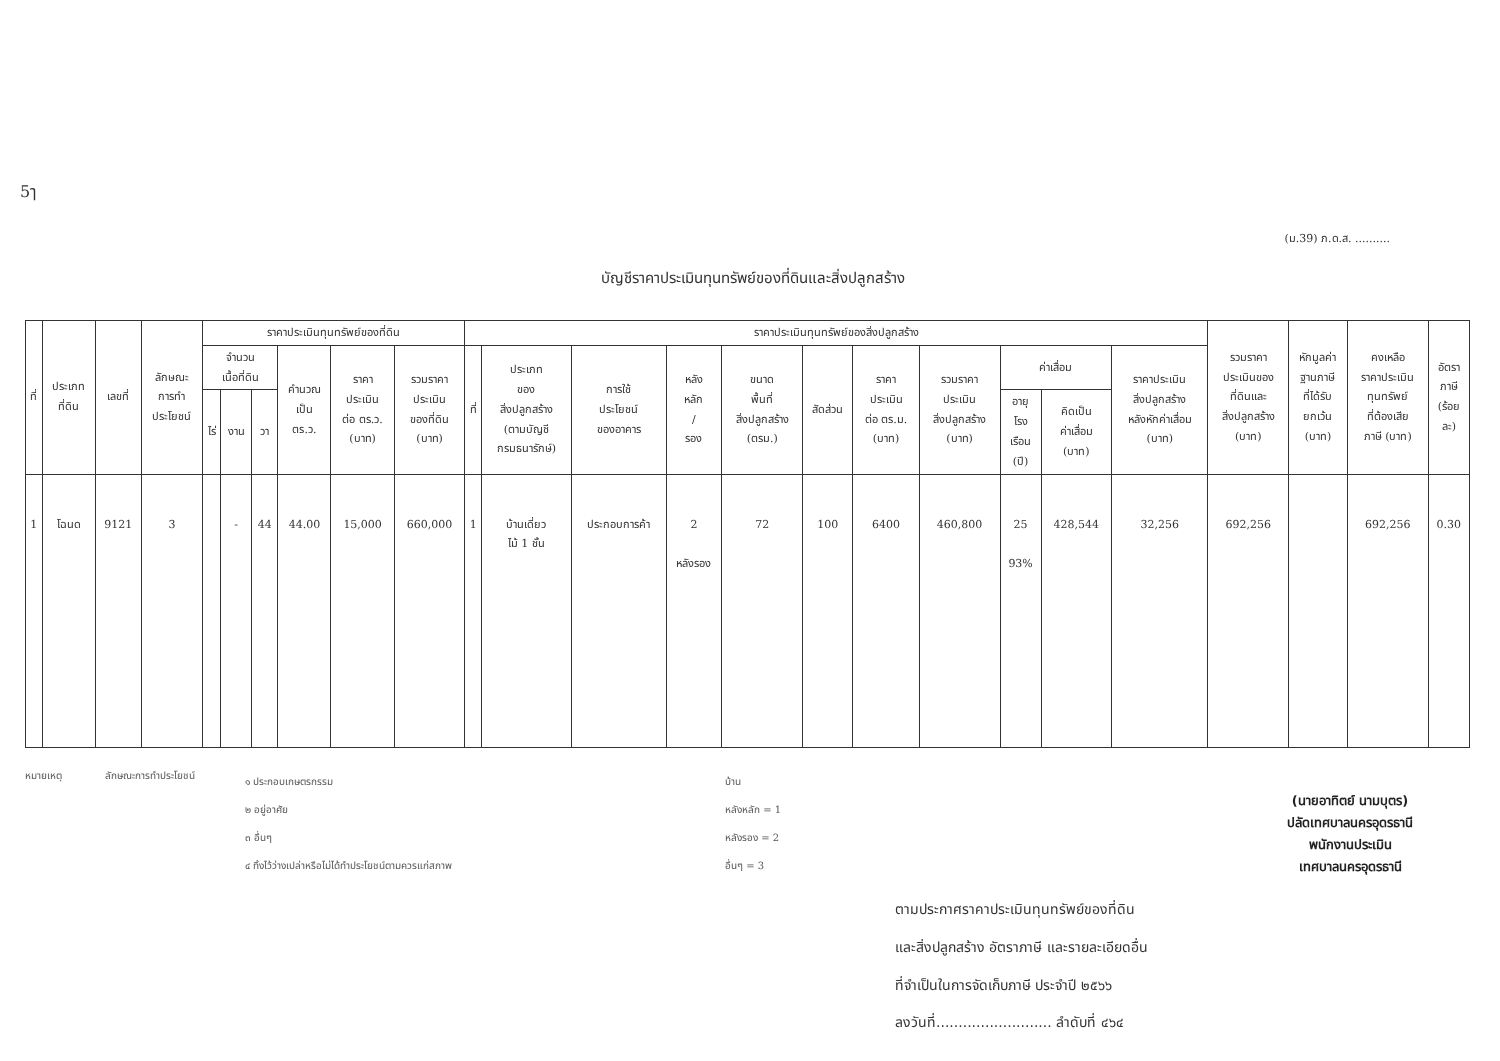5ๅ
(ม.39) ภ.ด.ส. ..........
บัญชีราคาประเมินทุนทรัพย์ของที่ดินและสิ่งปลูกสร้าง
| ที่ | ประเภท ที่ดิน | เลขที่ | ลักษณะ การทำ ประโยชน์ | ราคาประเมินทุนทรัพย์ของที่ดิน | | | | | | ราคาประเมินทุนทรัพย์ของสิ่งปลูกสร้าง | | | | | | | | | | | รวมราคา ประเมินของ ที่ดินและ สิ่งปลูกสร้าง (บาท) | หักมูลค่า ฐานภาษี ที่ได้รับ ยกเว้น (บาท) | คงเหลือ ราคาประเมิน ทุนทรัพย์ ที่ต้องเสีย ภาษี (บาท) | อัตรา ภาษี (ร้อย ละ) |
| --- | --- | --- | --- | --- | --- | --- | --- | --- | --- | --- | --- | --- | --- | --- | --- | --- | --- | --- | --- | --- | --- | --- | --- | --- |
| | | | | จำนวน เนื้อที่ดิน | | | คำนวณ เป็น ตร.ว. | ราคา ประเมิน ต่อ ตร.ว. (บาท) | รวมราคา ประเมิน ของที่ดิน (บาท) | ที่ | ประเภท ของ สิ่งปลูกสร้าง (ตามบัญชี กรมธนารักษ์) | การใช้ ประโยชน์ ของอาคาร | หลัง หลัก / รอง | ขนาด พื้นที่ สิ่งปลูกสร้าง (ตรม.) | สัดส่วน | ราคา ประเมิน ต่อ ตร.ม. (บาท) | รวมราคา ประเมิน สิ่งปลูกสร้าง (บาท) | ค่าเสื่อม | | ราคาประเมิน สิ่งปลูกสร้าง หลังหักค่าเสื่อม (บาท) | | | | |
| | | | | ไร่ | งาน | วา | | | | | | | | | | | | อายุ โรง เรือน (ปี) | คิดเป็น ค่าเสื่อม (บาท) | | | | | |
| 1 | โฉนด | 9121 | 3 | | - | 44 | 44.00 | 15,000 | 660,000 | 1 | บ้านเดี่ยว ไม้ 1 ชั้น | ประกอบการค้า | 2 หลังรอง | 72 | 100 | 6400 | 460,800 | 25 93% | 428,544 | 32,256 | 692,256 | | 692,256 | 0.30 |
หมายเหตุ ลักษณะการทำประโยชน์
๑ ประกอบเกษตรกรรม
๒ อยู่อาศัย
๓ อื่นๆ
๔ ทิ้งไว้ว่างเปล่าหรือไม่ได้ทำประโยชน์ตามควรแก่สภาพ
บ้าน
หลังหลัก = 1
หลังรอง = 2
อื่นๆ = 3
ตามประกาศราคาประเมินทุนทรัพย์ของที่ดิน
และสิ่งปลูกสร้าง อัตราภาษี และรายละเอียดอื่น
ที่จำเป็นในการจัดเก็บภาษี ประจำปี ๒๕๖๖
ลงวันที่.......................... ลำดับที่ ๔๖๔
(นายอาทิตย์ นามบุตร)
ปลัดเทศบาลนครอุดรธานี
พนักงานประเมิน
เทศบาลนครอุดรธานี